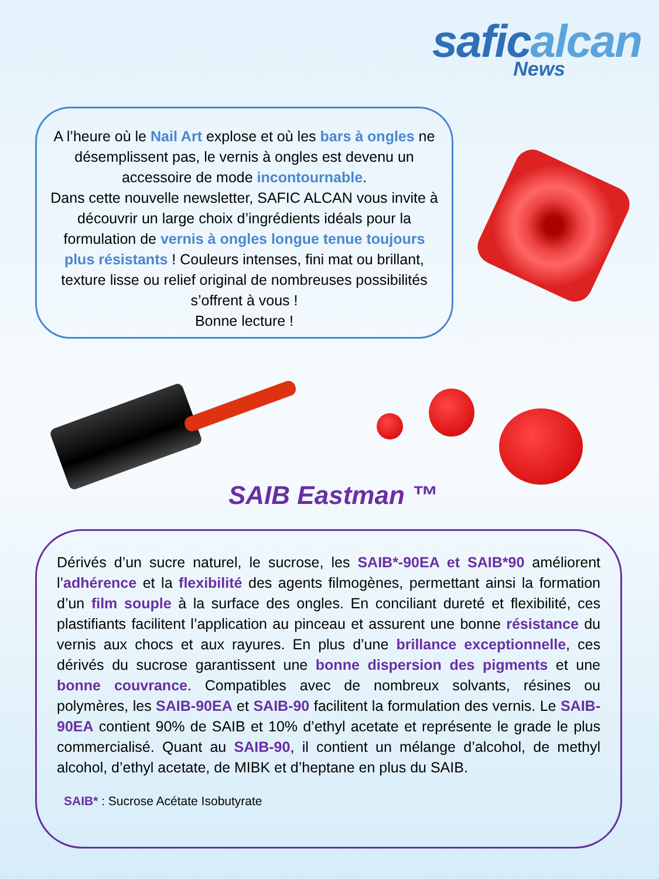saficalcan
News
A l’heure où le Nail Art explose et où les bars à ongles ne désemplissent pas, le vernis à ongles est devenu un accessoire de mode incontournable.
Dans cette nouvelle newsletter, SAFIC ALCAN vous invite à découvrir un large choix d’ingrédients idéals pour la formulation de vernis à ongles longue tenue toujours plus résistants ! Couleurs intenses, fini mat ou brillant, texture lisse ou relief original de nombreuses possibilités s’offrent à vous !
Bonne lecture !
SAIB Eastman ™
Dérivés d’un sucre naturel, le sucrose, les SAIB*-90EA et SAIB*90 améliorent l’adhérence et la flexibilité des agents filmogènes, permettant ainsi la formation d’un film souple à la surface des ongles. En conciliant dureté et flexibilité, ces plastifiants facilitent l’application au pinceau et assurent une bonne résistance du vernis aux chocs et aux rayures. En plus d’une brillance exceptionnelle, ces dérivés du sucrose garantissent une bonne dispersion des pigments et une bonne couvrance. Compatibles avec de nombreux solvants, résines ou polymères, les SAIB-90EA et SAIB-90 facilitent la formulation des vernis. Le SAIB-90EA contient 90% de SAIB et 10% d’ethyl acetate et représente le grade le plus commercialisé. Quant au SAIB-90, il contient un mélange d’alcohol, de methyl alcohol, d’ethyl acetate, de MIBK et d’heptane en plus du SAIB.
SAIB* : Sucrose Acétate Isobutyrate